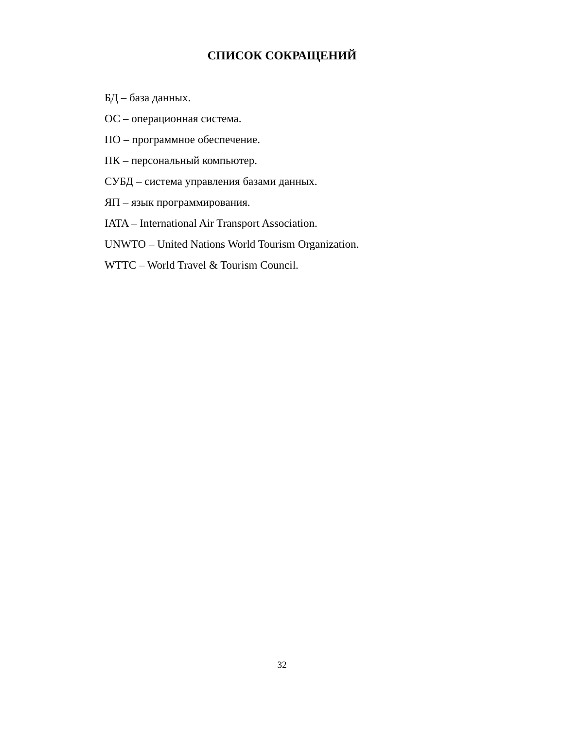СПИСОК СОКРАЩЕНИЙ
БД – база данных.
ОС – операционная система.
ПО – программное обеспечение.
ПК – персональный компьютер.
СУБД – система управления базами данных.
ЯП – язык программирования.
IATA – International Air Transport Association.
UNWTO – United Nations World Tourism Organization.
WTTC – World Travel & Tourism Council.
32